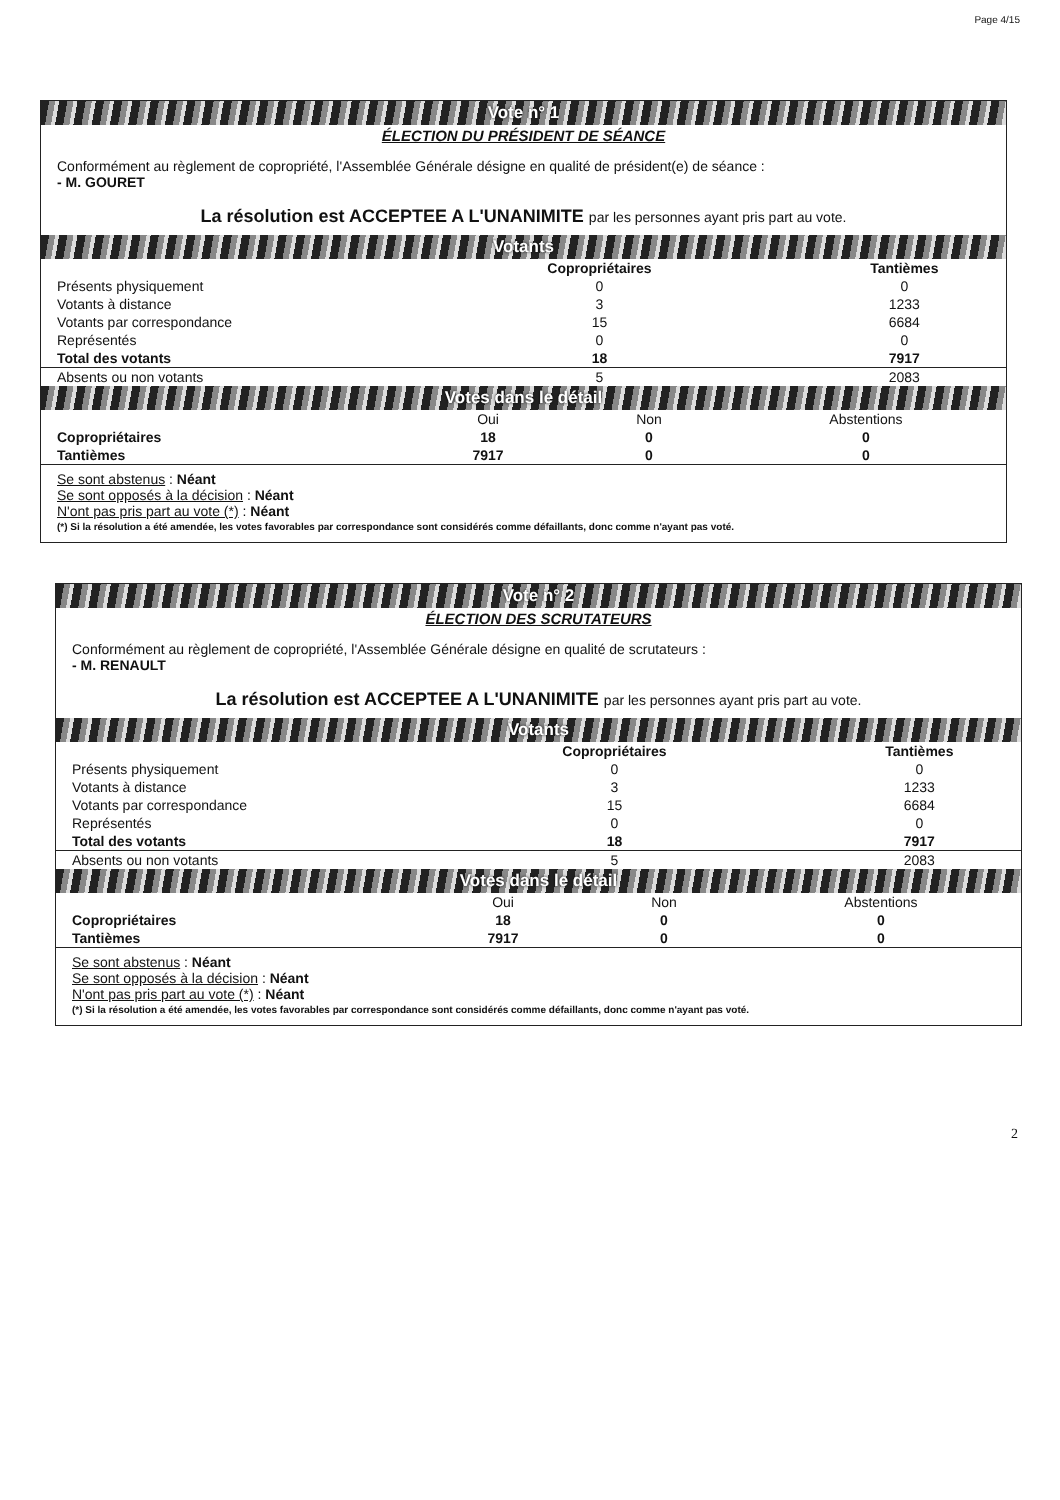Page 4/15
Vote n° 1
ÉLECTION DU PRÉSIDENT DE SÉANCE
Conformément au règlement de copropriété, l'Assemblée Générale désigne en qualité de président(e) de séance :
- M. GOURET
La résolution est ACCEPTEE A L'UNANIMITE par les personnes ayant pris part au vote.
Votants
| | Copropriétaires | | Tantièmes |
| --- | --- | --- | --- |
| Présents physiquement | 0 | | 0 |
| Votants à distance | 3 | | 1233 |
| Votants par correspondance | 15 | | 6684 |
| Représentés | 0 | | 0 |
| Total des votants | 18 | | 7917 |
| Absents ou non votants | 5 | | 2083 |
Votes dans le détail
| | Oui | Non | Abstentions |
| --- | --- | --- | --- |
| Copropriétaires | 18 | 0 | 0 |
| Tantièmes | 7917 | 0 | 0 |
Se sont abstenus : Néant
Se sont opposés à la décision : Néant
N'ont pas pris part au vote (*) : Néant
(*) Si la résolution a été amendée, les votes favorables par correspondance sont considérés comme défaillants, donc comme n'ayant pas voté.
Vote n° 2
ÉLECTION DES SCRUTATEURS
Conformément au règlement de copropriété, l'Assemblée Générale désigne en qualité de scrutateurs :
- M. RENAULT
La résolution est ACCEPTEE A L'UNANIMITE par les personnes ayant pris part au vote.
Votants
| | Copropriétaires | | Tantièmes |
| --- | --- | --- | --- |
| Présents physiquement | 0 | | 0 |
| Votants à distance | 3 | | 1233 |
| Votants par correspondance | 15 | | 6684 |
| Représentés | 0 | | 0 |
| Total des votants | 18 | | 7917 |
| Absents ou non votants | 5 | | 2083 |
Votes dans le détail
| | Oui | Non | Abstentions |
| --- | --- | --- | --- |
| Copropriétaires | 18 | 0 | 0 |
| Tantièmes | 7917 | 0 | 0 |
Se sont abstenus : Néant
Se sont opposés à la décision : Néant
N'ont pas pris part au vote (*) : Néant
(*) Si la résolution a été amendée, les votes favorables par correspondance sont considérés comme défaillants, donc comme n'ayant pas voté.
2